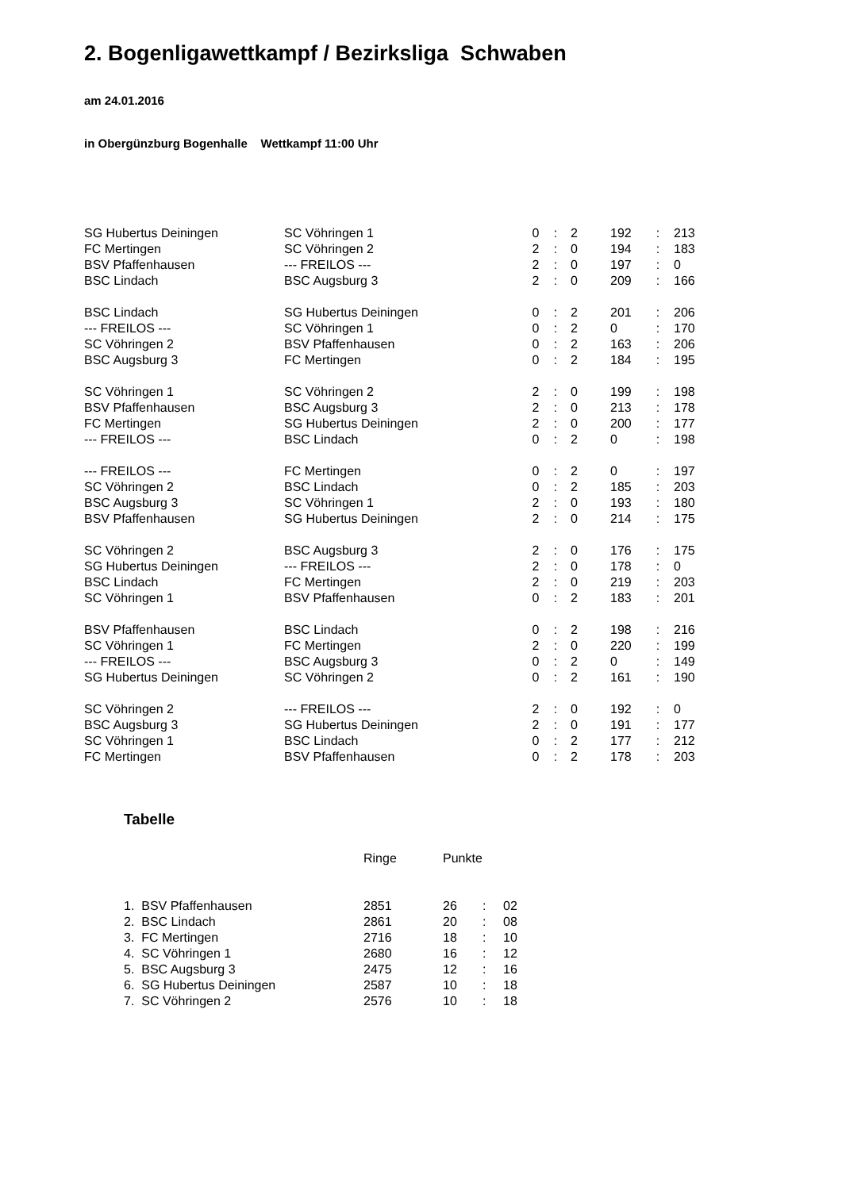2. Bogenligawettkampf / Bezirksliga Schwaben
am 24.01.2016
in Obergünzburg Bogenhalle Wettkampf 11:00 Uhr
| SG Hubertus Deiningen | SC Vöhringen 1 | 0 | : | 2 | 192 | : | 213 |
| FC Mertingen | SC Vöhringen 2 | 2 | : | 0 | 194 | : | 183 |
| BSV Pfaffenhausen | --- FREILOS --- | 2 | : | 0 | 197 | : | 0 |
| BSC Lindach | BSC Augsburg 3 | 2 | : | 0 | 209 | : | 166 |
| BSC Lindach | SG Hubertus Deiningen | 0 | : | 2 | 201 | : | 206 |
| --- FREILOS --- | SC Vöhringen 1 | 0 | : | 2 | 0 | : | 170 |
| SC Vöhringen 2 | BSV Pfaffenhausen | 0 | : | 2 | 163 | : | 206 |
| BSC Augsburg 3 | FC Mertingen | 0 | : | 2 | 184 | : | 195 |
| SC Vöhringen 1 | SC Vöhringen 2 | 2 | : | 0 | 199 | : | 198 |
| BSV Pfaffenhausen | BSC Augsburg 3 | 2 | : | 0 | 213 | : | 178 |
| FC Mertingen | SG Hubertus Deiningen | 2 | : | 0 | 200 | : | 177 |
| --- FREILOS --- | BSC Lindach | 0 | : | 2 | 0 | : | 198 |
| --- FREILOS --- | FC Mertingen | 0 | : | 2 | 0 | : | 197 |
| SC Vöhringen 2 | BSC Lindach | 0 | : | 2 | 185 | : | 203 |
| BSC Augsburg 3 | SC Vöhringen 1 | 2 | : | 0 | 193 | : | 180 |
| BSV Pfaffenhausen | SG Hubertus Deiningen | 2 | : | 0 | 214 | : | 175 |
| SC Vöhringen 2 | BSC Augsburg 3 | 2 | : | 0 | 176 | : | 175 |
| SG Hubertus Deiningen | --- FREILOS --- | 2 | : | 0 | 178 | : | 0 |
| BSC Lindach | FC Mertingen | 2 | : | 0 | 219 | : | 203 |
| SC Vöhringen 1 | BSV Pfaffenhausen | 0 | : | 2 | 183 | : | 201 |
| BSV Pfaffenhausen | BSC Lindach | 0 | : | 2 | 198 | : | 216 |
| SC Vöhringen 1 | FC Mertingen | 2 | : | 0 | 220 | : | 199 |
| --- FREILOS --- | BSC Augsburg 3 | 0 | : | 2 | 0 | : | 149 |
| SG Hubertus Deiningen | SC Vöhringen 2 | 0 | : | 2 | 161 | : | 190 |
| SC Vöhringen 2 | --- FREILOS --- | 2 | : | 0 | 192 | : | 0 |
| BSC Augsburg 3 | SG Hubertus Deiningen | 2 | : | 0 | 191 | : | 177 |
| SC Vöhringen 1 | BSC Lindach | 0 | : | 2 | 177 | : | 212 |
| FC Mertingen | BSV Pfaffenhausen | 0 | : | 2 | 178 | : | 203 |
Tabelle
| | Ringe | Punkte | | |
| 1. BSV Pfaffenhausen | 2851 | 26 | : | 02 |
| 2. BSC Lindach | 2861 | 20 | : | 08 |
| 3. FC Mertingen | 2716 | 18 | : | 10 |
| 4. SC Vöhringen 1 | 2680 | 16 | : | 12 |
| 5. BSC Augsburg 3 | 2475 | 12 | : | 16 |
| 6. SG Hubertus Deiningen | 2587 | 10 | : | 18 |
| 7. SC Vöhringen 2 | 2576 | 10 | : | 18 |